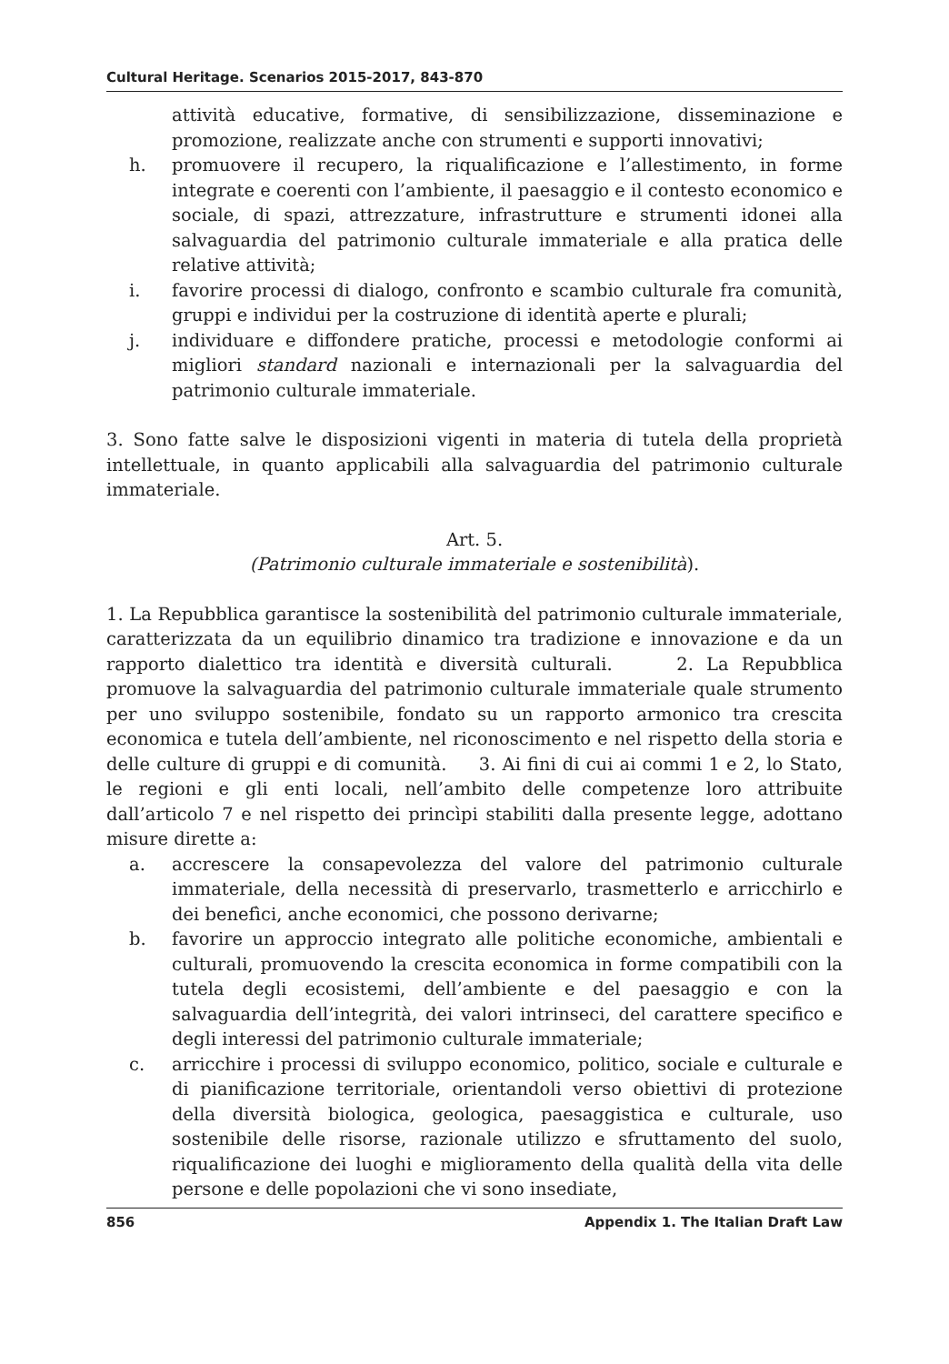Cultural Heritage. Scenarios 2015-2017, 843-870
attività educative, formative, di sensibilizzazione, disseminazione e promozione, realizzate anche con strumenti e supporti innovativi;
h. promuovere il recupero, la riqualificazione e l’allestimento, in forme integrate e coerenti con l’ambiente, il paesaggio e il contesto economico e sociale, di spazi, attrezzature, infrastrutture e strumenti idonei alla salvaguardia del patrimonio culturale immateriale e alla pratica delle relative attività;
i. favorire processi di dialogo, confronto e scambio culturale fra comunità, gruppi e individui per la costruzione di identità aperte e plurali;
j. individuare e diffondere pratiche, processi e metodologie conformi ai migliori standard nazionali e internazionali per la salvaguardia del patrimonio culturale immateriale.
3. Sono fatte salve le disposizioni vigenti in materia di tutela della proprietà intellettuale, in quanto applicabili alla salvaguardia del patrimonio culturale immateriale.
Art. 5.
(Patrimonio culturale immateriale e sostenibilità).
1. La Repubblica garantisce la sostenibilità del patrimonio culturale immateriale, caratterizzata da un equilibrio dinamico tra tradizione e innovazione e da un rapporto dialettico tra identità e diversità culturali. 2. La Repubblica promuove la salvaguardia del patrimonio culturale immateriale quale strumento per uno sviluppo sostenibile, fondato su un rapporto armonico tra crescita economica e tutela dell’ambiente, nel riconoscimento e nel rispetto della storia e delle culture di gruppi e di comunità. 3. Ai fini di cui ai commi 1 e 2, lo Stato, le regioni e gli enti locali, nell’ambito delle competenze loro attribuite dall’articolo 7 e nel rispetto dei princìpi stabiliti dalla presente legge, adottano misure dirette a:
a. accrescere la consapevolezza del valore del patrimonio culturale immateriale, della necessità di preservarlo, trasmetterlo e arricchirlo e dei benefìci, anche economici, che possono derivarne;
b. favorire un approccio integrato alle politiche economiche, ambientali e culturali, promuovendo la crescita economica in forme compatibili con la tutela degli ecosistemi, dell’ambiente e del paesaggio e con la salvaguardia dell’integrità, dei valori intrinseci, del carattere specifico e degli interessi del patrimonio culturale immateriale;
c. arricchire i processi di sviluppo economico, politico, sociale e culturale e di pianificazione territoriale, orientandoli verso obiettivi di protezione della diversità biologica, geologica, paesaggistica e culturale, uso sostenibile delle risorse, razionale utilizzo e sfruttamento del suolo, riqualificazione dei luoghi e miglioramento della qualità della vita delle persone e delle popolazioni che vi sono insediate,
856 Appendix 1. The Italian Draft Law